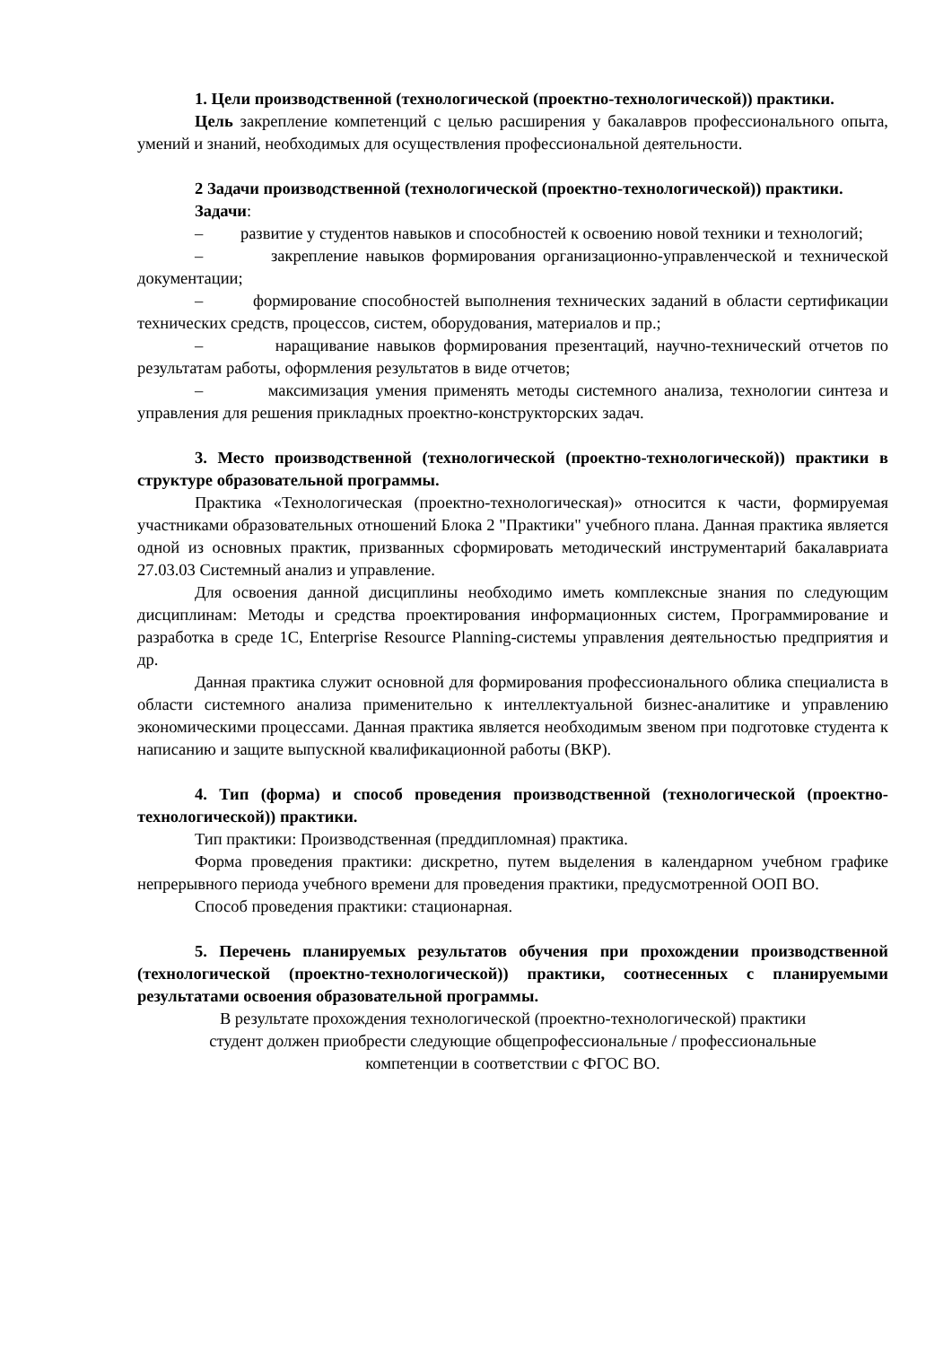1. Цели производственной (технологической (проектно-технологической)) практики.
Цель закрепление компетенций с целью расширения у бакалавров профессионального опыта, умений и знаний, необходимых для осуществления профессиональной деятельности.
2 Задачи производственной (технологической (проектно-технологической)) практики.
Задачи:
– развитие у студентов навыков и способностей к освоению новой техники и технологий;
– закрепление навыков формирования организационно-управленческой и технической документации;
– формирование способностей выполнения технических заданий в области сертификации технических средств, процессов, систем, оборудования, материалов и пр.;
– наращивание навыков формирования презентаций, научно-технический отчетов по результатам работы, оформления результатов в виде отчетов;
– максимизация умения применять методы системного анализа, технологии синтеза и управления для решения прикладных проектно-конструкторских задач.
3. Место производственной (технологической (проектно-технологической)) практики в структуре образовательной программы.
Практика «Технологическая (проектно-технологическая)» относится к части, формируемая участниками образовательных отношений Блока 2 "Практики" учебного плана. Данная практика является одной из основных практик, призванных сформировать методический инструментарий бакалавриата 27.03.03 Системный анализ и управление.
Для освоения данной дисциплины необходимо иметь комплексные знания по следующим дисциплинам: Методы и средства проектирования информационных систем, Программирование и разработка в среде 1С, Enterprise Resource Planning-системы управления деятельностью предприятия и др.
Данная практика служит основной для формирования профессионального облика специалиста в области системного анализа применительно к интеллектуальной бизнес-аналитике и управлению экономическими процессами. Данная практика является необходимым звеном при подготовке студента к написанию и защите выпускной квалификационной работы (ВКР).
4. Тип (форма) и способ проведения производственной (технологической (проектно-технологической)) практики.
Тип практики: Производственная (преддипломная) практика.
Форма проведения практики: дискретно, путем выделения в календарном учебном графике непрерывного периода учебного времени для проведения практики, предусмотренной ООП ВО.
Способ проведения практики: стационарная.
5. Перечень планируемых результатов обучения при прохождении производственной (технологической (проектно-технологической)) практики, соотнесенных с планируемыми результатами освоения образовательной программы.
В результате прохождения технологической (проектно-технологической) практики
студент должен приобрести следующие общепрофессиональные / профессиональные
компетенции в соответствии с ФГОС ВО.